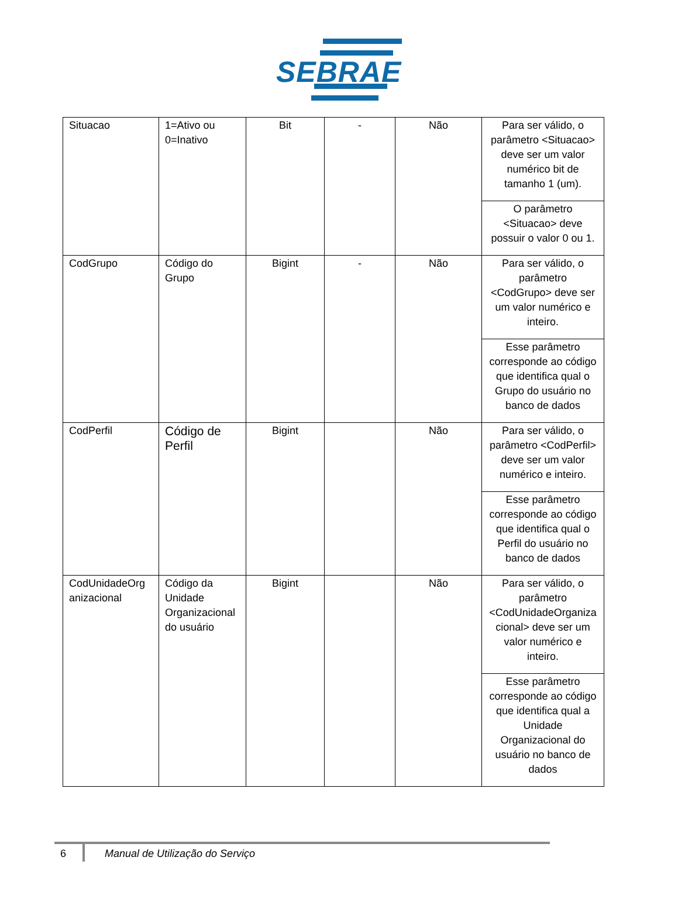SEBRAE
| Situacao | 1=Ativo ou 0=Inativo | Bit | - | Não | Para ser válido, o parâmetro <Situacao> deve ser um valor numérico bit de tamanho 1 (um). |
| | | | | | O parâmetro <Situacao> deve possuir o valor 0 ou 1. |
| CodGrupo | Código do Grupo | Bigint | - | Não | Para ser válido, o parâmetro <CodGrupo> deve ser um valor numérico e inteiro. |
| | | | | | Esse parâmetro corresponde ao código que identifica qual o Grupo do usuário no banco de dados |
| CodPerfil | Código de Perfil | Bigint | | Não | Para ser válido, o parâmetro <CodPerfil> deve ser um valor numérico e inteiro. |
| | | | | | Esse parâmetro corresponde ao código que identifica qual o Perfil do usuário no banco de dados |
| CodUnidadeOrg anizacional | Código da Unidade Organizacional do usuário | Bigint | | Não | Para ser válido, o parâmetro <CodUnidadeOrganiza cional> deve ser um valor numérico e inteiro. |
| | | | | | Esse parâmetro corresponde ao código que identifica qual a Unidade Organizacional do usuário no banco de dados |
6 Manual de Utilização do Serviço